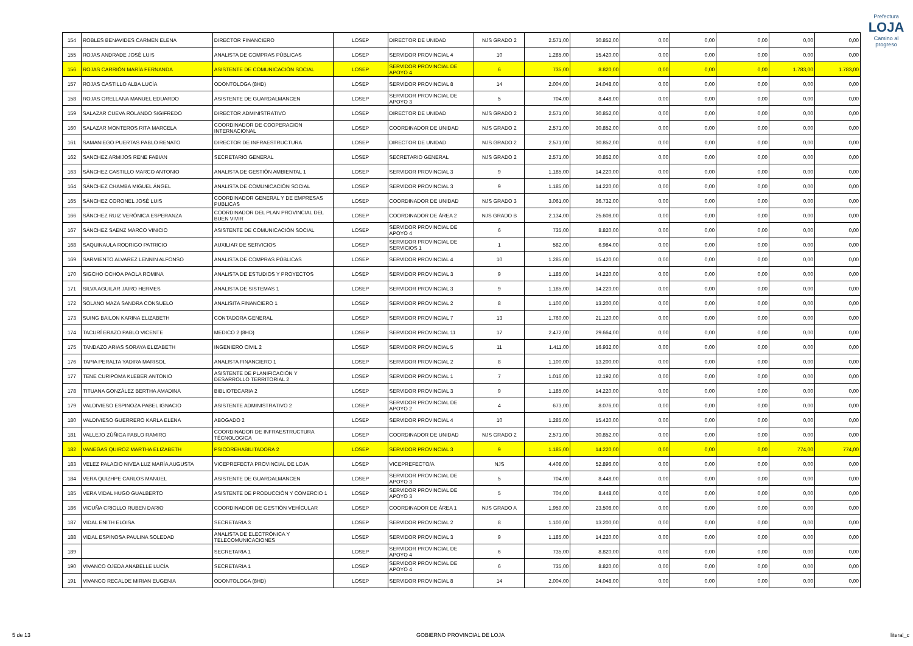Prefectura
LOJA
Camino al progreso
| 154 | ROBLES BENAVIDES CARMEN ELENA | DIRECTOR FINANCIERO | LOSEP | DIRECTOR DE UNIDAD | NJS GRADO 2 | 2.571,00 | 30.852,00 | 0,00 | 0,00 | 0,00 | 0,00 | 0,00 |
| 155 | ROJAS ANDRADE JOSÉ LUIS | ANALISTA DE COMPRAS PÚBLICAS | LOSEP | SERVIDOR PROVINCIAL 4 | 10 | 1.285,00 | 15.420,00 | 0,00 | 0,00 | 0,00 | 0,00 | 0,00 |
| 156 | ROJAS CARRIÓN MARÍA FERNANDA | ASISTENTE DE COMUNICACIÓN SOCIAL | LOSEP | SERVIDOR PROVINCIAL DE APOYO 4 | 6 | 735,00 | 8.820,00 | 0,00 | 0,00 | 0,00 | 1.783,00 | 1.783,00 |
| 157 | ROJAS CASTILLO ALBA LUCÍA | ODONTOLOGA (8HD) | LOSEP | SERVIDOR PROVINCIAL 8 | 14 | 2.004,00 | 24.048,00 | 0,00 | 0,00 | 0,00 | 0,00 | 0,00 |
| 158 | ROJAS ORELLANA MANUEL EDUARDO | ASISTENTE DE GUARDALMANCEN | LOSEP | SERVIDOR PROVINCIAL DE APOYO 3 | 5 | 704,00 | 8.448,00 | 0,00 | 0,00 | 0,00 | 0,00 | 0,00 |
| 159 | SALAZAR CUEVA ROLANDO SIGIFREDO | DIRECTOR ADMINISTRATIVO | LOSEP | DIRECTOR DE UNIDAD | NJS GRADO 2 | 2.571,00 | 30.852,00 | 0,00 | 0,00 | 0,00 | 0,00 | 0,00 |
| 160 | SALAZAR MONTEROS RITA MARCELA | COORDINADOR DE COOPERACION INTERNACIONAL | LOSEP | COORDINADOR DE UNIDAD | NJS GRADO 2 | 2.571,00 | 30.852,00 | 0,00 | 0,00 | 0,00 | 0,00 | 0,00 |
| 161 | SAMANIEGO PUERTAS PABLO RENATO | DIRECTOR DE INFRAESTRUCTURA | LOSEP | DIRECTOR DE UNIDAD | NJS GRADO 2 | 2.571,00 | 30.852,00 | 0,00 | 0,00 | 0,00 | 0,00 | 0,00 |
| 162 | SANCHEZ ARMIJOS RENE FABIAN | SECRETARIO GENERAL | LOSEP | SECRETARIO GENERAL | NJS GRADO 2 | 2.571,00 | 30.852,00 | 0,00 | 0,00 | 0,00 | 0,00 | 0,00 |
| 163 | SÁNCHEZ CASTILLO MARCO ANTONIO | ANALISTA DE GESTIÓN AMBIENTAL 1 | LOSEP | SERVIDOR PROVINCIAL 3 | 9 | 1.185,00 | 14.220,00 | 0,00 | 0,00 | 0,00 | 0,00 | 0,00 |
| 164 | SÁNCHEZ CHAMBA MIGUEL ÁNGEL | ANALISTA DE COMUNICACIÓN SOCIAL | LOSEP | SERVIDOR PROVINCIAL 3 | 9 | 1.185,00 | 14.220,00 | 0,00 | 0,00 | 0,00 | 0,00 | 0,00 |
| 165 | SÁNCHEZ CORONEL JOSÉ LUIS | COORDINADOR GENERAL Y DE EMPRESAS PUBLICAS | LOSEP | COORDINADOR DE UNIDAD | NJS GRADO 3 | 3.061,00 | 36.732,00 | 0,00 | 0,00 | 0,00 | 0,00 | 0,00 |
| 166 | SÁNCHEZ RUIZ VERÓNICA ESPERANZA | COORDINADOR DEL PLAN PROVINCIAL DEL BUEN VIVIR | LOSEP | COORDINADOR DE ÁREA 2 | NJS GRADO B | 2.134,00 | 25.608,00 | 0,00 | 0,00 | 0,00 | 0,00 | 0,00 |
| 167 | SÁNCHEZ SAENZ MARCO VINICIO | ASISTENTE DE COMUNICACIÓN SOCIAL | LOSEP | SERVIDOR PROVINCIAL DE APOYO 4 | 6 | 735,00 | 8.820,00 | 0,00 | 0,00 | 0,00 | 0,00 | 0,00 |
| 168 | SAQUINAULA RODRIGO PATRICIO | AUXILIAR DE SERVICIOS | LOSEP | SERVIDOR PROVINCIAL DE SERVICIOS 1 | 1 | 582,00 | 6.984,00 | 0,00 | 0,00 | 0,00 | 0,00 | 0,00 |
| 169 | SARMIENTO ALVAREZ LENNIN ALFONSO | ANALISTA DE COMPRAS PÚBLICAS | LOSEP | SERVIDOR PROVINCIAL 4 | 10 | 1.285,00 | 15.420,00 | 0,00 | 0,00 | 0,00 | 0,00 | 0,00 |
| 170 | SIGCHO OCHOA PAOLA ROMINA | ANALISTA DE ESTUDIOS Y PROYECTOS | LOSEP | SERVIDOR PROVINCIAL 3 | 9 | 1.185,00 | 14.220,00 | 0,00 | 0,00 | 0,00 | 0,00 | 0,00 |
| 171 | SILVA AGUILAR JAIRO HERMES | ANALISTA DE SISTEMAS 1 | LOSEP | SERVIDOR PROVINCIAL 3 | 9 | 1.185,00 | 14.220,00 | 0,00 | 0,00 | 0,00 | 0,00 | 0,00 |
| 172 | SOLANO MAZA SANDRA CONSUELO | ANALISITA FINANCIERO 1 | LOSEP | SERVIDOR PROVINCIAL 2 | 8 | 1.100,00 | 13.200,00 | 0,00 | 0,00 | 0,00 | 0,00 | 0,00 |
| 173 | SUING BAILON KARINA ELIZABETH | CONTADORA GENERAL | LOSEP | SERVIDOR PROVINCIAL 7 | 13 | 1.760,00 | 21.120,00 | 0,00 | 0,00 | 0,00 | 0,00 | 0,00 |
| 174 | TACURÍ ERAZO PABLO VICENTE | MEDICO 2 (8HD) | LOSEP | SERVIDOR PROVINCIAL 11 | 17 | 2.472,00 | 29.664,00 | 0,00 | 0,00 | 0,00 | 0,00 | 0,00 |
| 175 | TANDAZO ARIAS SORAYA ELIZABETH | INGENIERO CIVIL 2 | LOSEP | SERVIDOR PROVINCIAL 5 | 11 | 1.411,00 | 16.932,00 | 0,00 | 0,00 | 0,00 | 0,00 | 0,00 |
| 176 | TAPIA PERALTA YADIRA MARISOL | ANALISTA FINANCIERO 1 | LOSEP | SERVIDOR PROVINCIAL 2 | 8 | 1.100,00 | 13.200,00 | 0,00 | 0,00 | 0,00 | 0,00 | 0,00 |
| 177 | TENE CURIPOMA KLEBER ANTONIO | ASISTENTE DE PLANIFICACIÓN Y DESARROLLO TERRITORIAL 2 | LOSEP | SERVIDOR PROVINCIAL 1 | 7 | 1.016,00 | 12.192,00 | 0,00 | 0,00 | 0,00 | 0,00 | 0,00 |
| 178 | TITUANA GONZÁLEZ BERTHA AMADINA | BIBLIOTECARIA 2 | LOSEP | SERVIDOR PROVINCIAL 3 | 9 | 1.185,00 | 14.220,00 | 0,00 | 0,00 | 0,00 | 0,00 | 0,00 |
| 179 | VALDIVIESO ESPINOZA PABEL IGNACIO | ASISTENTE ADMINISTRATIVO 2 | LOSEP | SERVIDOR PROVINCIAL DE APOYO 2 | 4 | 673,00 | 8.076,00 | 0,00 | 0,00 | 0,00 | 0,00 | 0,00 |
| 180 | VALDIVIESO GUERRERO KARLA ELENA | ABOGADO 2 | LOSEP | SERVIDOR PROVINCIAL 4 | 10 | 1.285,00 | 15.420,00 | 0,00 | 0,00 | 0,00 | 0,00 | 0,00 |
| 181 | VALLEJO ZÚÑIGA PABLO RAMIRO | COORDINADOR DE INFRAESTRUCTURA TÉCNOLOGICA | LOSEP | COORDINADOR DE UNIDAD | NJS GRADO 2 | 2.571,00 | 30.852,00 | 0,00 | 0,00 | 0,00 | 0,00 | 0,00 |
| 182 | VANEGAS QUIROZ MARTHA ELIZABETH | PSICOREHABILITADORA 2 | LOSEP | SERVIDOR PROVINCIAL 3 | 9 | 1.185,00 | 14.220,00 | 0,00 | 0,00 | 0,00 | 774,00 | 774,00 |
| 183 | VELEZ PALACIO NIVEA LUZ MARÍA AUGUSTA | VICEPREFECTA PROVINCIAL DE LOJA | LOSEP | VICEPREFECTO/A | NJS | 4.408,00 | 52.896,00 | 0,00 | 0,00 | 0,00 | 0,00 | 0,00 |
| 184 | VERA QUIZHPE CARLOS MANUEL | ASISTENTE DE GUARDALMANCEN | LOSEP | SERVIDOR PROVINCIAL DE APOYO 3 | 5 | 704,00 | 8.448,00 | 0,00 | 0,00 | 0,00 | 0,00 | 0,00 |
| 185 | VERA VIDAL HUGO GUALBERTO | ASISTENTE DE PRODUCCIÓN Y COMERCIO 1 | LOSEP | SERVIDOR PROVINCIAL DE APOYO 3 | 5 | 704,00 | 8.448,00 | 0,00 | 0,00 | 0,00 | 0,00 | 0,00 |
| 186 | VICUÑA CRIOLLO RUBEN DARIO | COORDINADOR DE GESTIÓN VEHÍCULAR | LOSEP | COORDINADOR DE ÁREA 1 | NJS GRADO A | 1.959,00 | 23.508,00 | 0,00 | 0,00 | 0,00 | 0,00 | 0,00 |
| 187 | VIDAL ENITH ELOISA | SECRETARIA 3 | LOSEP | SERVIDOR PROVINCIAL 2 | 8 | 1.100,00 | 13.200,00 | 0,00 | 0,00 | 0,00 | 0,00 | 0,00 |
| 188 | VIDAL ESPINOSA PAULINA SOLEDAD | ANALISTA DE ELECTRÓNICA Y TELECOMUNICACIONES | LOSEP | SERVIDOR PROVINCIAL 3 | 9 | 1.185,00 | 14.220,00 | 0,00 | 0,00 | 0,00 | 0,00 | 0,00 |
| 189 | | SECRETARIA 1 | LOSEP | SERVIDOR PROVINCIAL DE APOYO 4 | 6 | 735,00 | 8.820,00 | 0,00 | 0,00 | 0,00 | 0,00 | 0,00 |
| 190 | VIVANCO OJEDA ANABELLE LUCÍA | SECRETARIA 1 | LOSEP | SERVIDOR PROVINCIAL DE APOYO 4 | 6 | 735,00 | 8.820,00 | 0,00 | 0,00 | 0,00 | 0,00 | 0,00 |
| 191 | VIVANCO RECALDE MIRIAN EUGENIA | ODONTOLOGA (8HD) | LOSEP | SERVIDOR PROVINCIAL 8 | 14 | 2.004,00 | 24.048,00 | 0,00 | 0,00 | 0,00 | 0,00 | 0,00 |
5 de 13 GOBIERNO PROVINCIAL DE LOJA literal_c